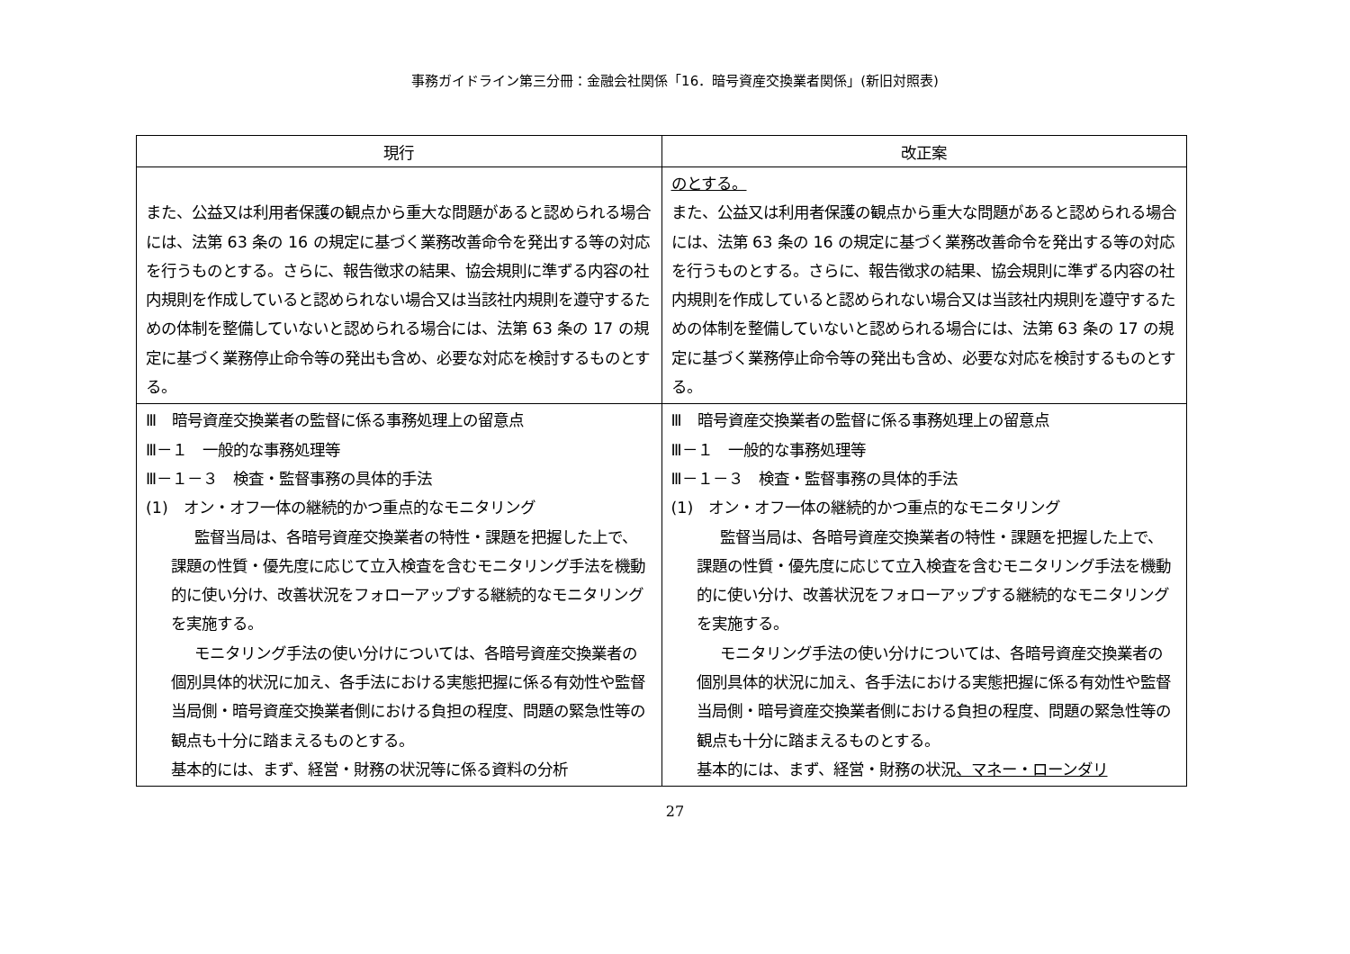事務ガイドライン第三分冊：金融会社関係「16．暗号資産交換業者関係」(新旧対照表)
| 現行 | 改正案 |
| --- | --- |
| また、公益又は利用者保護の観点から重大な問題があると認められる場合には、法第 63 条の 16 の規定に基づく業務改善命令を発出する等の対応を行うものとする。さらに、報告徴求の結果、協会規則に準ずる内容の社内規則を作成していると認められない場合又は当該社内規則を遵守するための体制を整備していないと認められる場合には、法第 63 条の 17 の規定に基づく業務停止命令等の発出も含め、必要な対応を検討するものとする。 | のとする。 また、公益又は利用者保護の観点から重大な問題があると認められる場合には、法第 63 条の 16 の規定に基づく業務改善命令を発出する等の対応を行うものとする。さらに、報告徴求の結果、協会規則に準ずる内容の社内規則を作成していると認められない場合又は当該社内規則を遵守するための体制を整備していないと認められる場合には、法第 63 条の 17 の規定に基づく業務停止命令等の発出も含め、必要な対応を検討するものとする。 |
| Ⅲ 暗号資産交換業者の監督に係る事務処理上の留意点 Ⅲ－１ 一般的な事務処理等 Ⅲ－１－３ 検査・監督事務の具体的手法 (1) オン・オフ一体の継続的かつ重点的なモニタリング 監督当局は、各暗号資産交換業者の特性・課題を把握した上で、課題の性質・優先度に応じて立入検査を含むモニタリング手法を機動的に使い分け、改善状況をフォローアップする継続的なモニタリングを実施する。 モニタリング手法の使い分けについては、各暗号資産交換業者の個別具体的状況に加え、各手法における実態把握に係る有効性や監督当局側・暗号資産交換業者側における負担の程度、問題の緊急性等の観点も十分に踏まえるものとする。 基本的には、まず、経営・財務の状況等に係る資料の分析 | Ⅲ 暗号資産交換業者の監督に係る事務処理上の留意点 Ⅲ－１ 一般的な事務処理等 Ⅲ－１－３ 検査・監督事務の具体的手法 (1) オン・オフ一体の継続的かつ重点的なモニタリング 監督当局は、各暗号資産交換業者の特性・課題を把握した上で、課題の性質・優先度に応じて立入検査を含むモニタリング手法を機動的に使い分け、改善状況をフォローアップする継続的なモニタリングを実施する。 モニタリング手法の使い分けについては、各暗号資産交換業者の個別具体的状況に加え、各手法における実態把握に係る有効性や監督当局側・暗号資産交換業者側における負担の程度、問題の緊急性等の観点も十分に踏まえるものとする。 基本的には、まず、経営・財務の状況 、マネー・ローンダリ |
27